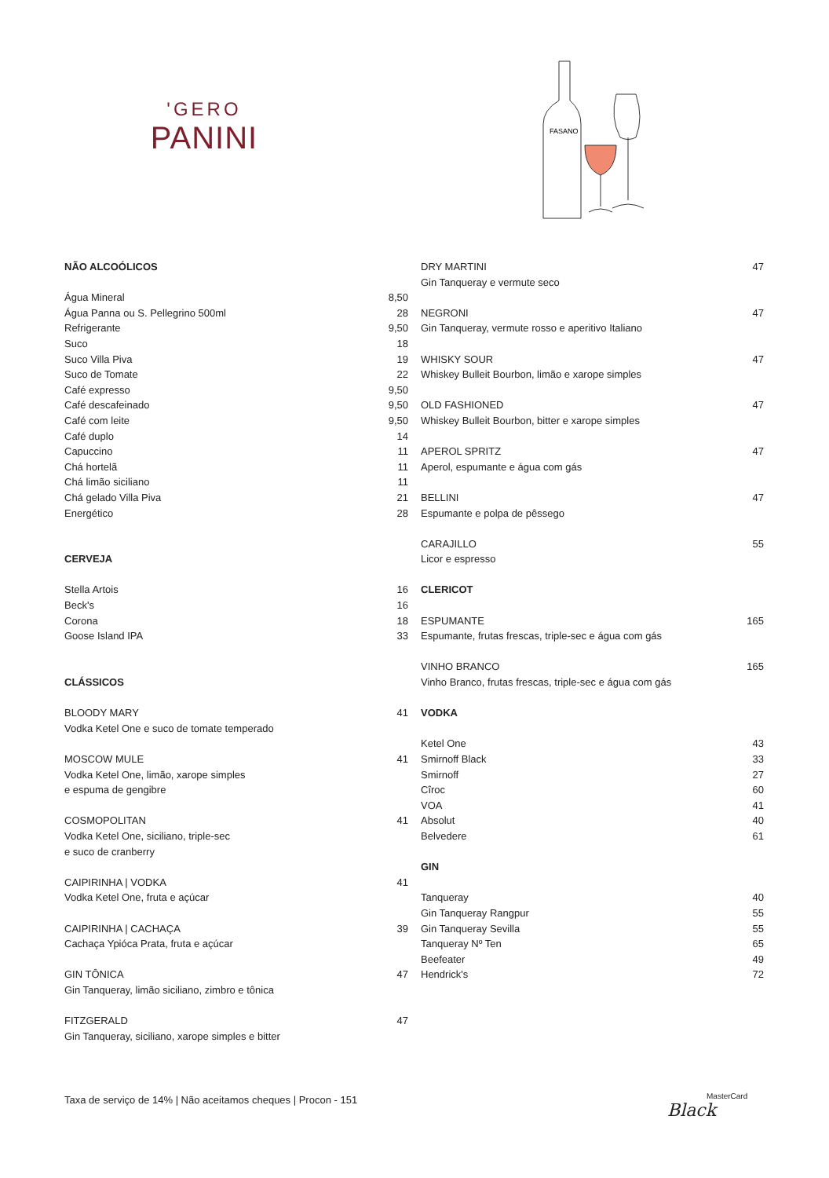'GERO
PANINI
FASANO
| NÃO ALCOÓLICOS | |
| Água Mineral | 8,50 |
| Água Panna ou S. Pellegrino 500ml | 28 |
| Refrigerante | 9,50 |
| Suco | 18 |
| Suco Villa Piva | 19 |
| Suco de Tomate | 22 |
| Café expresso | 9,50 |
| Café descafeinado | 9,50 |
| Café com leite | 9,50 |
| Café duplo | 14 |
| Capuccino | 11 |
| Chá hortelã | 11 |
| Chá limão siciliano | 11 |
| Chá gelado Villa Piva | 21 |
| Energético | 28 |
| CERVEJA | |
| Stella Artois | 16 |
| Beck's | 16 |
| Corona | 18 |
| Goose Island IPA | 33 |
| CLÁSSICOS | |
| BLOODY MARY | 41 |
| Vodka Ketel One e suco de tomate temperado | |
| MOSCOW MULE | 41 |
| Vodka Ketel One, limão, xarope simples | |
| e espuma de gengibre | |
| COSMOPOLITAN | 41 |
| Vodka Ketel One, siciliano, triple-sec | |
| e suco de cranberry | |
| CAIPIRINHA / VODKA | 41 |
| Vodka Ketel One, fruta e açúcar | |
| CAIPIRINHA / CACHAÇA | 39 |
| Cachaça Ypióca Prata, fruta e açúcar | |
| GIN TÔNICA | 47 |
| Gin Tanqueray, limão siciliano, zimbro e tônica | |
| FITZGERALD | 47 |
| Gin Tanqueray, siciliano, xarope simples e bitter | |
| DRY MARTINI | 47 |
| Gin Tanqueray e vermute seco | |
| NEGRONI | 47 |
| Gin Tanqueray, vermute rosso e aperitivo Italiano | |
| WHISKY SOUR | 47 |
| Whiskey Bulleit Bourbon, limão e xarope simples | |
| OLD FASHIONED | 47 |
| Whiskey Bulleit Bourbon, bitter e xarope simples | |
| APEROL SPRITZ | 47 |
| Aperol, espumante e água com gás | |
| BELLINI | 47 |
| Espumante e polpa de pêssego | |
| CARAJILLO | 55 |
| Licor e espresso | |
| CLERICOT | |
| ESPUMANTE | 165 |
| Espumante, frutas frescas, triple-sec e água com gás | |
| VINHO BRANCO | 165 |
| Vinho Branco, frutas frescas, triple-sec e água com gás | |
| VODKA | |
| Ketel One | 43 |
| Smirnoff Black | 33 |
| Smirnoff | 27 |
| Cîroc | 60 |
| VOA | 41 |
| Absolut | 40 |
| Belvedere | 61 |
| GIN | |
| Tanqueray | 40 |
| Gin Tanqueray Rangpur | 55 |
| Gin Tanqueray Sevilla | 55 |
| Tanqueray Nº Ten | 65 |
| Beefeater | 49 |
| Hendrick's | 72 |
Taxa de serviço de 14% | Não aceitamos cheques | Procon - 151
MasterCard
Black